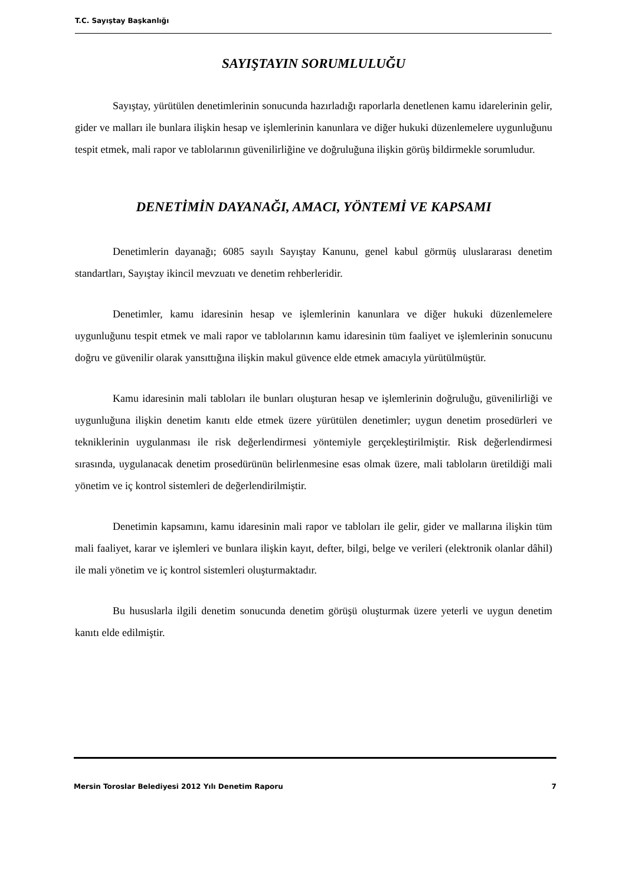T.C. Sayıştay Başkanlığı
SAYIŞTAYIN SORUMLULUĞU
Sayıştay, yürütülen denetimlerinin sonucunda hazırladığı raporlarla denetlenen kamu idarelerinin gelir, gider ve malları ile bunlara ilişkin hesap ve işlemlerinin kanunlara ve diğer hukuki düzenlemelere uygunluğunu tespit etmek, mali rapor ve tablolarının güvenilirliğine ve doğruluğuna ilişkin görüş bildirmekle sorumludur.
DENETİMİN DAYANAĞI, AMACI, YÖNTEMİ VE KAPSAMI
Denetimlerin dayanağı; 6085 sayılı Sayıştay Kanunu, genel kabul görmüş uluslararası denetim standartları, Sayıştay ikincil mevzuatı ve denetim rehberleridir.
Denetimler, kamu idaresinin hesap ve işlemlerinin kanunlara ve diğer hukuki düzenlemelere uygunluğunu tespit etmek ve mali rapor ve tablolarının kamu idaresinin tüm faaliyet ve işlemlerinin sonucunu doğru ve güvenilir olarak yansıttığına ilişkin makul güvence elde etmek amacıyla yürütülmüştür.
Kamu idaresinin mali tabloları ile bunları oluşturan hesap ve işlemlerinin doğruluğu, güvenilirliği ve uygunluğuna ilişkin denetim kanıtı elde etmek üzere yürütülen denetimler; uygun denetim prosedürleri ve tekniklerinin uygulanması ile risk değerlendirmesi yöntemiyle gerçekleştirilmiştir. Risk değerlendirmesi sırasında, uygulanacak denetim prosedürünün belirlenmesine esas olmak üzere, mali tabloların üretildiği mali yönetim ve iç kontrol sistemleri de değerlendirilmiştir.
Denetimin kapsamını, kamu idaresinin mali rapor ve tabloları ile gelir, gider ve mallarına ilişkin tüm mali faaliyet, karar ve işlemleri ve bunlara ilişkin kayıt, defter, bilgi, belge ve verileri (elektronik olanlar dâhil) ile mali yönetim ve iç kontrol sistemleri oluşturmaktadır.
Bu hususlarla ilgili denetim sonucunda denetim görüşü oluşturmak üzere yeterli ve uygun denetim kanıtı elde edilmiştir.
Mersin Toroslar Belediyesi 2012 Yılı Denetim Raporu 7